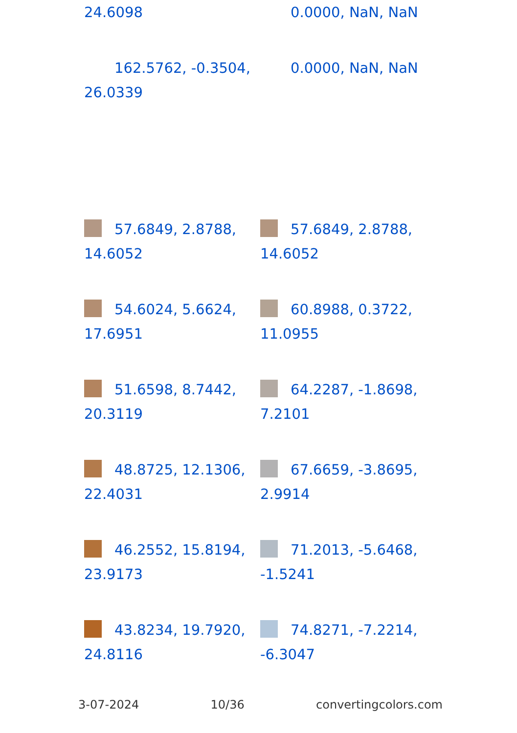24.6098 0.0000, NaN, NaN
162.5762, -0.3504,
26.0339
0.0000, NaN, NaN
57.6849, 2.8788,
14.6052
57.6849, 2.8788,
14.6052
54.6024, 5.6624,
17.6951
60.8988, 0.3722,
11.0955
51.6598, 8.7442,
20.3119
64.2287, -1.8698,
7.2101
48.8725, 12.1306,
22.4031
67.6659, -3.8695,
2.9914
46.2552, 15.8194,
23.9173
71.2013, -5.6468,
-1.5241
43.8234, 19.7920,
24.8116
74.8271, -7.2214,
-6.3047
3-07-2024 10/36 convertingcolors.com